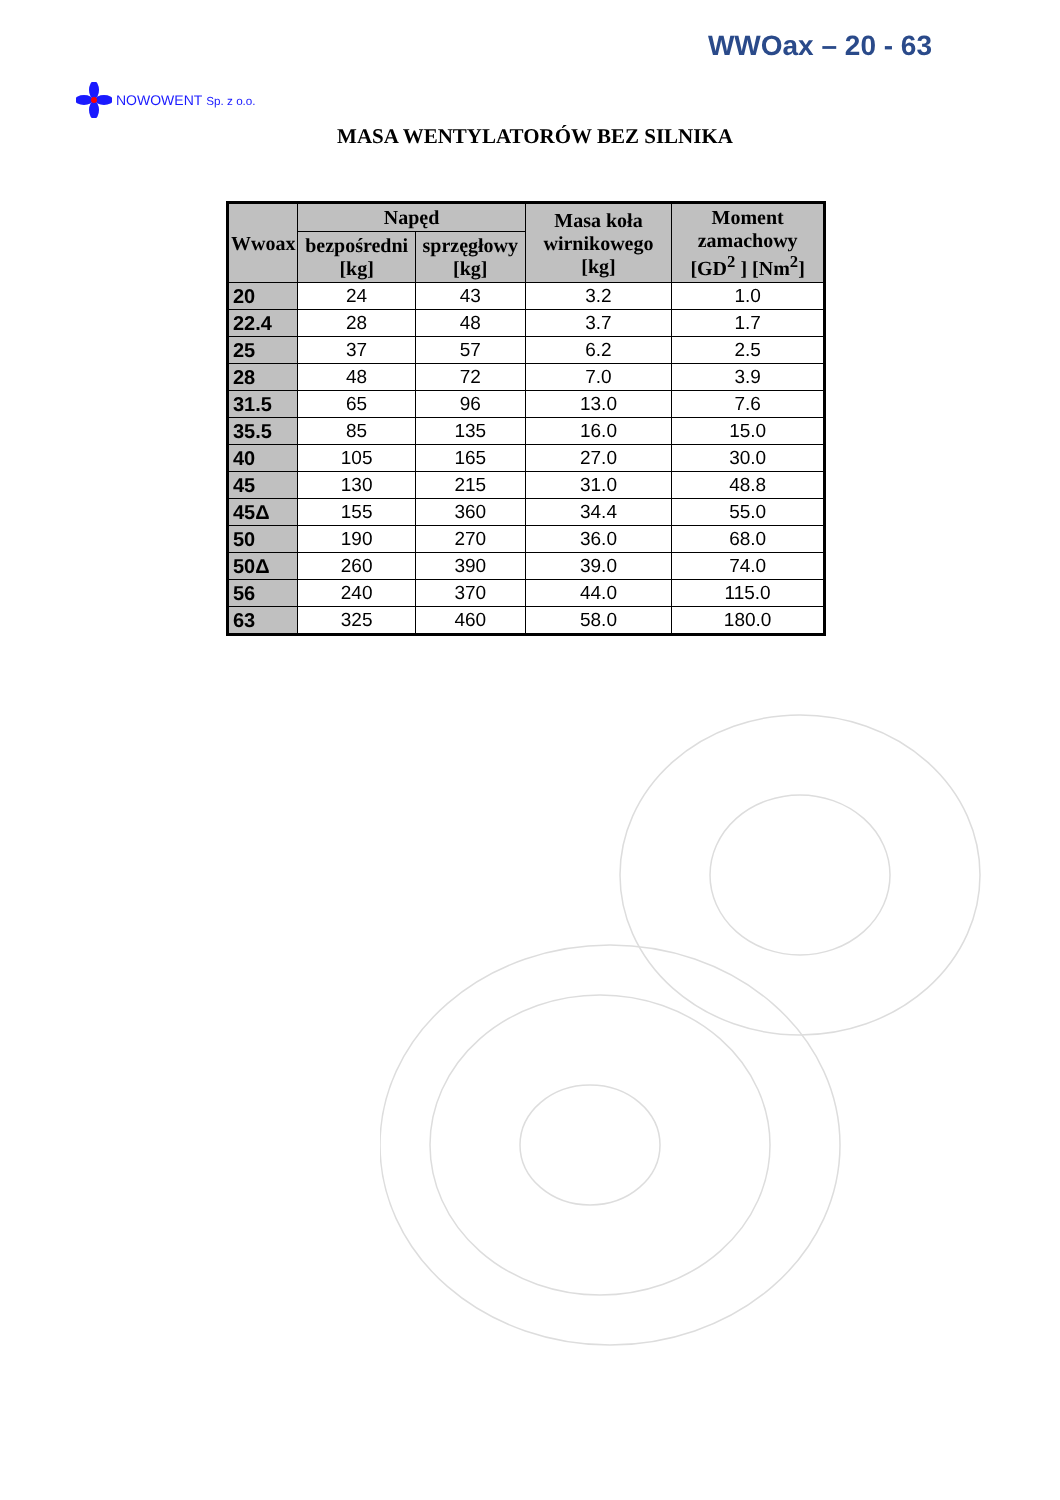WWOax – 20 - 63
NOWOWENT Sp. z o.o.
MASA WENTYLATORÓW BEZ SILNIKA
| Wwoax | Napęd | | Masa koła wirnikowego [kg] | Moment zamachowy [GD<sup>2</sup> ] [Nm<sup>2</sup>] |
| --- | --- | --- | --- | --- |
| | bezpośredni [kg] | sprzęgłowy [kg] | | |
| 20 | 24 | 43 | 3.2 | 1.0 |
| 22.4 | 28 | 48 | 3.7 | 1.7 |
| 25 | 37 | 57 | 6.2 | 2.5 |
| 28 | 48 | 72 | 7.0 | 3.9 |
| 31.5 | 65 | 96 | 13.0 | 7.6 |
| 35.5 | 85 | 135 | 16.0 | 15.0 |
| 40 | 105 | 165 | 27.0 | 30.0 |
| 45 | 130 | 215 | 31.0 | 48.8 |
| 45Δ | 155 | 360 | 34.4 | 55.0 |
| 50 | 190 | 270 | 36.0 | 68.0 |
| 50Δ | 260 | 390 | 39.0 | 74.0 |
| 56 | 240 | 370 | 44.0 | 115.0 |
| 63 | 325 | 460 | 58.0 | 180.0 |